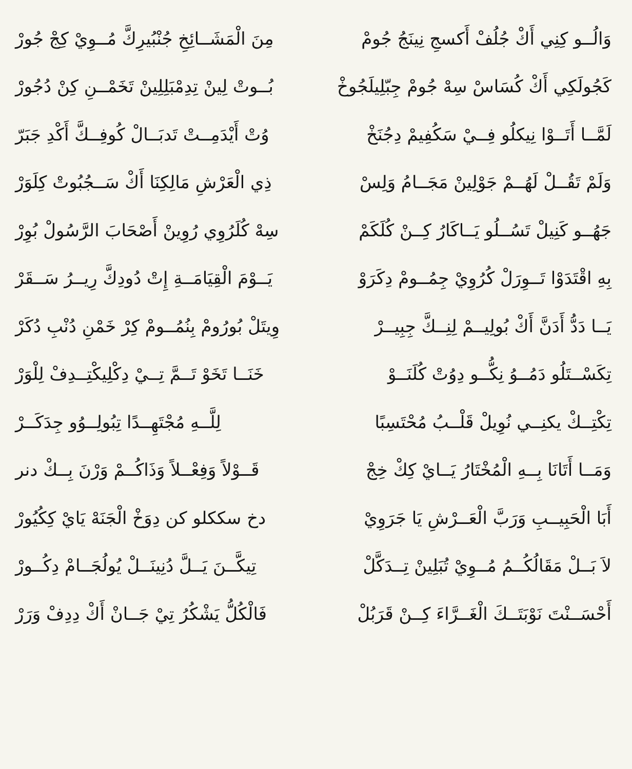وَالُــو كِنِي أَكْ جُلُفْ أَكسجِ نِينَجُ جُومْ مِنَ الْمَشَــائِخِ جُنْبُيرِكَّ مُــوِيْ كِجْ جُورْ
كَجُولَكِي أَكْ كُسَاسْ سِهْ جُومْ جِبّلِيلَجُوخْ بُــوتْ لِينْ تِدِمْبَلِلِينْ تَخَمْــنِ كِنْ دُجُورْ
لَمَّــا أَتَــوْا نِيكلُو فِــيْ سَكُفِيمْ دِجُنَخْ وُتْ أَيْدَمِــتْ تَدبَــالْ كُوفِــكَّ أَكْدِ جَبَرّ
وَلَمْ تَقُــلْ لَهُــمْ جَوْلِينْ مَجَــامُ وَلِسْ ذِي الْعَرْشِ مَالِكِنَا أَكْ سَــجُبُوتْ كِلَوَرْ
جَهُــو كَنِيلْ تَسُــلُو يَــاكَارُ كِــنْ كُلَكَمْ سِهْ كُلَرُوِي رُوِينْ أَصْحَابَ الرَّسُولْ بُوِرْ
بِهِ اقْتَدَوْا تَــوِرَلْ كُرُوِيْ جِمُــومْ دِكَرَوْ يَــوْمَ الْقِيَامَــةِ إِتْ دُودِكَّ رِيــرُ سَــقَرْ
يَــا دَدُّ أَدَنَّ أَكْ بُولِيــمْ لِنِــكَّ جِبِيــرْ وِيتَلْ بُورُومْ بِنُمُــومْ كِرْ خَمْنِ دُنْبِ دُكَرْ
تِكَسْــتَلُو دَمُــوُ نِكُّــو دِوُتْ كُلَنَــوْ خَنَــا تَخَوْ تَــمَّ تِــيْ دِكْلِيكْتِــدِفْ لِلْوَرْ
تِكْتِــكْ يكنِــي نُوِيلْ قَلْــبُ مُحْتَسِبًا لِلَّــهِ مُجْتَهِــدًا تِبُولِــوُو جِدَكَــرْ
وَمَــا أَتَانَا بِــهِ الْمُخْتَارُ يَــايْ كِكْ خِجْ قَــوْلاً وَفِعْــلاً وَذَاكُــمْ وَرْنَ بِــكْ دنر
أَبَا الْحَبِيــبِ وَرَبَّ الْعَــرْشِ يَا جَرَوِيْ دخ سككلو كن دِوَخْ الْجَنَهْ يَايْ كِكُيُورْ
لاَ بَــلْ مَقَالُكُــمُ مُــوِيْ تُبَلِينْ تِــدَكَّلْ تِيكَّــنَ يَــلَّ دُنِينَــلْ يُولُجَــامْ دِكُــورْ
أَحْسَــنْتَ نَوْبَتَــكَ الْغَــرَّاءَ كِــنْ قَرَبُلْ فَالْكُلُّ يَشْكُرُ تِيْ جَــانْ أَكْ دِدِفْ وَرَرْ